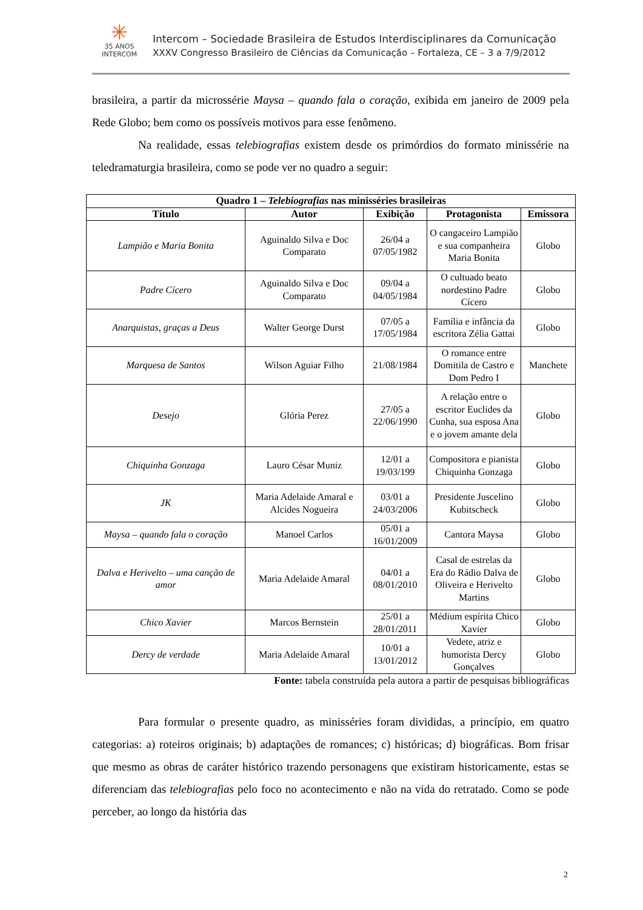✳
35 ANOS
INTERCOM
Intercom – Sociedade Brasileira de Estudos Interdisciplinares da Comunicação
XXXV Congresso Brasileiro de Ciências da Comunicação – Fortaleza, CE – 3 a 7/9/2012
brasileira, a partir da microssérie Maysa – quando fala o coração, exibida em janeiro de 2009 pela Rede Globo; bem como os possíveis motivos para esse fenômeno.
Na realidade, essas telebiografias existem desde os primórdios do formato minissérie na teledramaturgia brasileira, como se pode ver no quadro a seguir:
| Quadro 1 – Telebiografias nas minisséries brasileiras | | | | |
| --- | --- | --- | --- | --- |
| Título | Autor | Exibição | Protagonista | Emissora |
| Lampião e Maria Bonita | Aguinaldo Silva e Doc Comparato | 26/04 a 07/05/1982 | O cangaceiro Lampião e sua companheira Maria Bonita | Globo |
| Padre Cícero | Aguinaldo Silva e Doc Comparato | 09/04 a 04/05/1984 | O cultuado beato nordestino Padre Cícero | Globo |
| Anarquistas, graças a Deus | Walter George Durst | 07/05 a 17/05/1984 | Família e infância da escritora Zélia Gattai | Globo |
| Marquesa de Santos | Wilson Aguiar Filho | 21/08/1984 | O romance entre Domitila de Castro e Dom Pedro I | Manchete |
| Desejo | Glória Perez | 27/05 a 22/06/1990 | A relação entre o escritor Euclides da Cunha, sua esposa Ana e o jovem amante dela | Globo |
| Chiquinha Gonzaga | Lauro César Muniz | 12/01 a 19/03/199 | Compositora e pianista Chiquinha Gonzaga | Globo |
| JK | Maria Adelaide Amaral e Alcides Nogueira | 03/01 a 24/03/2006 | Presidente Juscelino Kubitscheck | Globo |
| Maysa – quando fala o coração | Manoel Carlos | 05/01 a 16/01/2009 | Cantora Maysa | Globo |
| Dalva e Herivelto – uma canção de amor | Maria Adelaide Amaral | 04/01 a 08/01/2010 | Casal de estrelas da Era do Rádio Dalva de Oliveira e Herivelto Martins | Globo |
| Chico Xavier | Marcos Bernstein | 25/01 a 28/01/2011 | Médium espírita Chico Xavier | Globo |
| Dercy de verdade | Maria Adelaide Amaral | 10/01 a 13/01/2012 | Vedete, atriz e humorista Dercy Gonçalves | Globo |
Fonte: tabela construída pela autora a partir de pesquisas bibliográficas
Para formular o presente quadro, as minisséries foram divididas, a princípio, em quatro categorias: a) roteiros originais; b) adaptações de romances; c) históricas; d) biográficas. Bom frisar que mesmo as obras de caráter histórico trazendo personagens que existiram historicamente, estas se diferenciam das telebiografias pelo foco no acontecimento e não na vida do retratado. Como se pode perceber, ao longo da história das
2